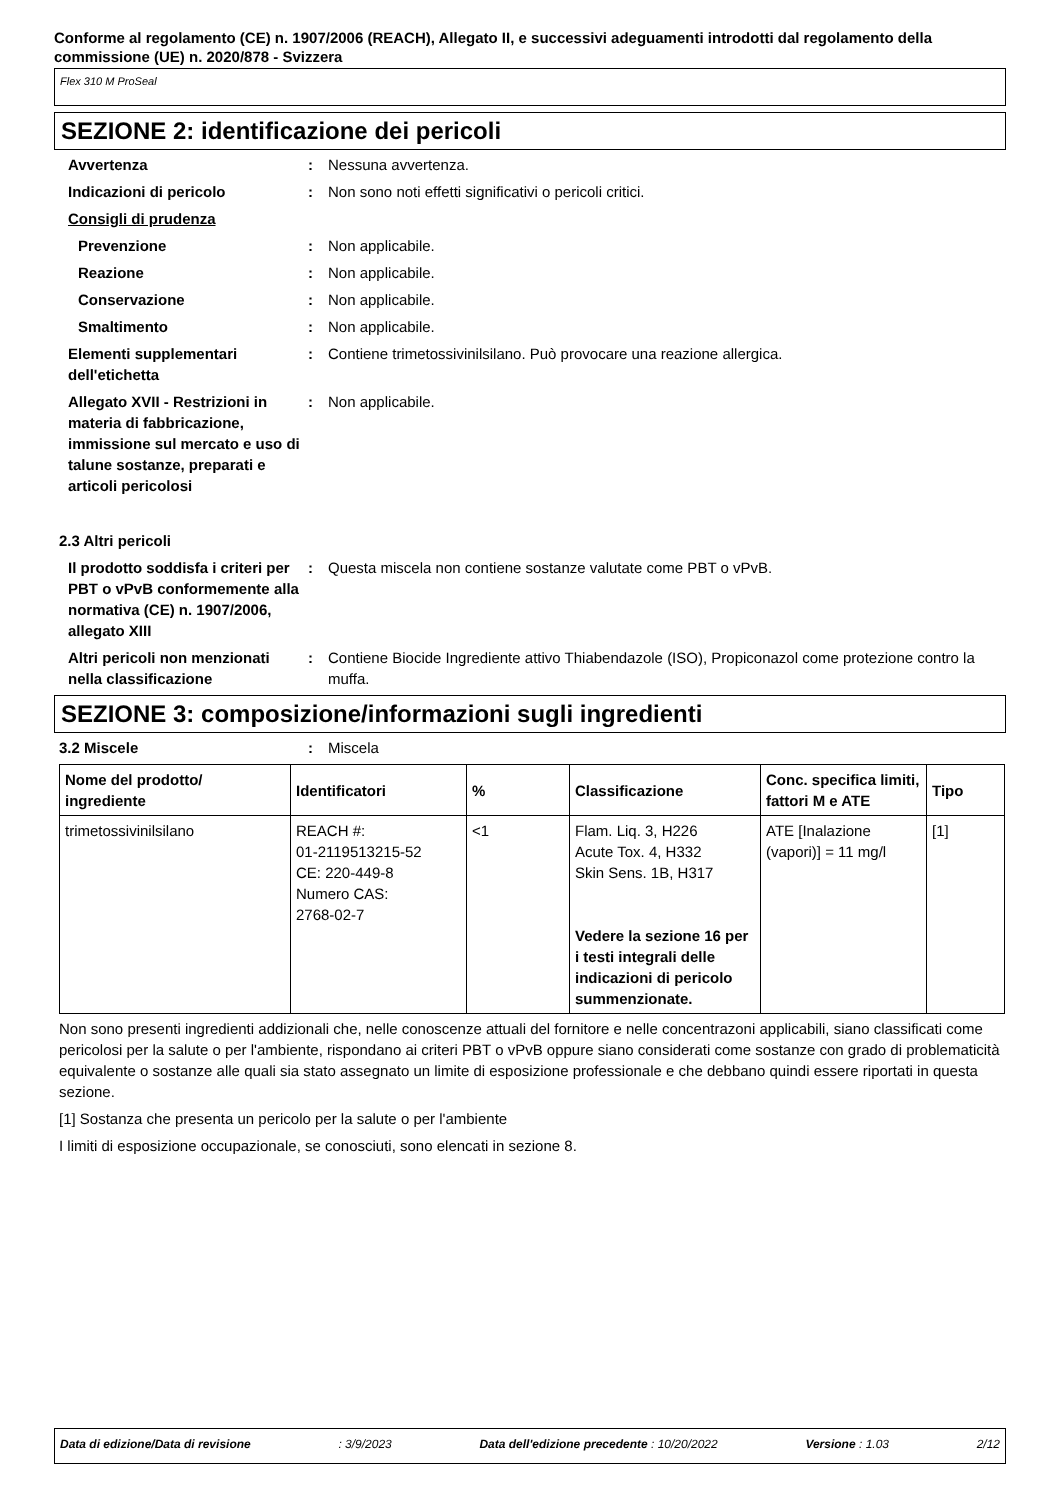Conforme al regolamento (CE) n. 1907/2006 (REACH), Allegato II, e successivi adeguamenti introdotti dal regolamento della commissione (UE) n. 2020/878 - Svizzera
Flex 310 M ProSeal
SEZIONE 2: identificazione dei pericoli
Avvertenza : Nessuna avvertenza.
Indicazioni di pericolo : Non sono noti effetti significativi o pericoli critici.
Consigli di prudenza
Prevenzione : Non applicabile.
Reazione : Non applicabile.
Conservazione : Non applicabile.
Smaltimento : Non applicabile.
Elementi supplementari dell'etichetta
: Contiene trimetossivinilsilano. Può provocare una reazione allergica.
Allegato XVII - Restrizioni in materia di fabbricazione, immissione sul mercato e uso di talune sostanze, preparati e articoli pericolosi
: Non applicabile.
2.3 Altri pericoli
Il prodotto soddisfa i criteri per PBT o vPvB conformemente alla normativa (CE) n. 1907/2006, allegato XIII
: Questa miscela non contiene sostanze valutate come PBT o vPvB.
Altri pericoli non menzionati nella classificazione
: Contiene Biocide Ingrediente attivo Thiabendazole (ISO), Propiconazol come protezione contro la muffa.
SEZIONE 3: composizione/informazioni sugli ingredienti
3.2 Miscele : Miscela
| Nome del prodotto/ ingrediente | Identificatori | % | Classificazione | Conc. specifica limiti, fattori M e ATE | Tipo |
| --- | --- | --- | --- | --- | --- |
| trimetossivinilsilano | REACH #: 01-2119513215-52 CE: 220-449-8 Numero CAS: 2768-02-7 | <1 | Flam. Liq. 3, H226 Acute Tox. 4, H332 Skin Sens. 1B, H317 Vedere la sezione 16 per i testi integrali delle indicazioni di pericolo summenzionate. | ATE [Inalazione (vapori)] = 11 mg/l | [1] |
Non sono presenti ingredienti addizionali che, nelle conoscenze attuali del fornitore e nelle concentrazoni applicabili, siano classificati come pericolosi per la salute o per l'ambiente, rispondano ai criteri PBT o vPvB oppure siano considerati come sostanze con grado di problematicità equivalente o sostanze alle quali sia stato assegnato un limite di esposizione professionale e che debbano quindi essere riportati in questa sezione.
[1] Sostanza che presenta un pericolo per la salute o per l'ambiente
I limiti di esposizione occupazionale, se conosciuti, sono elencati in sezione 8.
Data di edizione/Data di revisione: 3/9/2023 Data dell'edizione precedente : 10/20/2022 Versione : 1.03 2/12